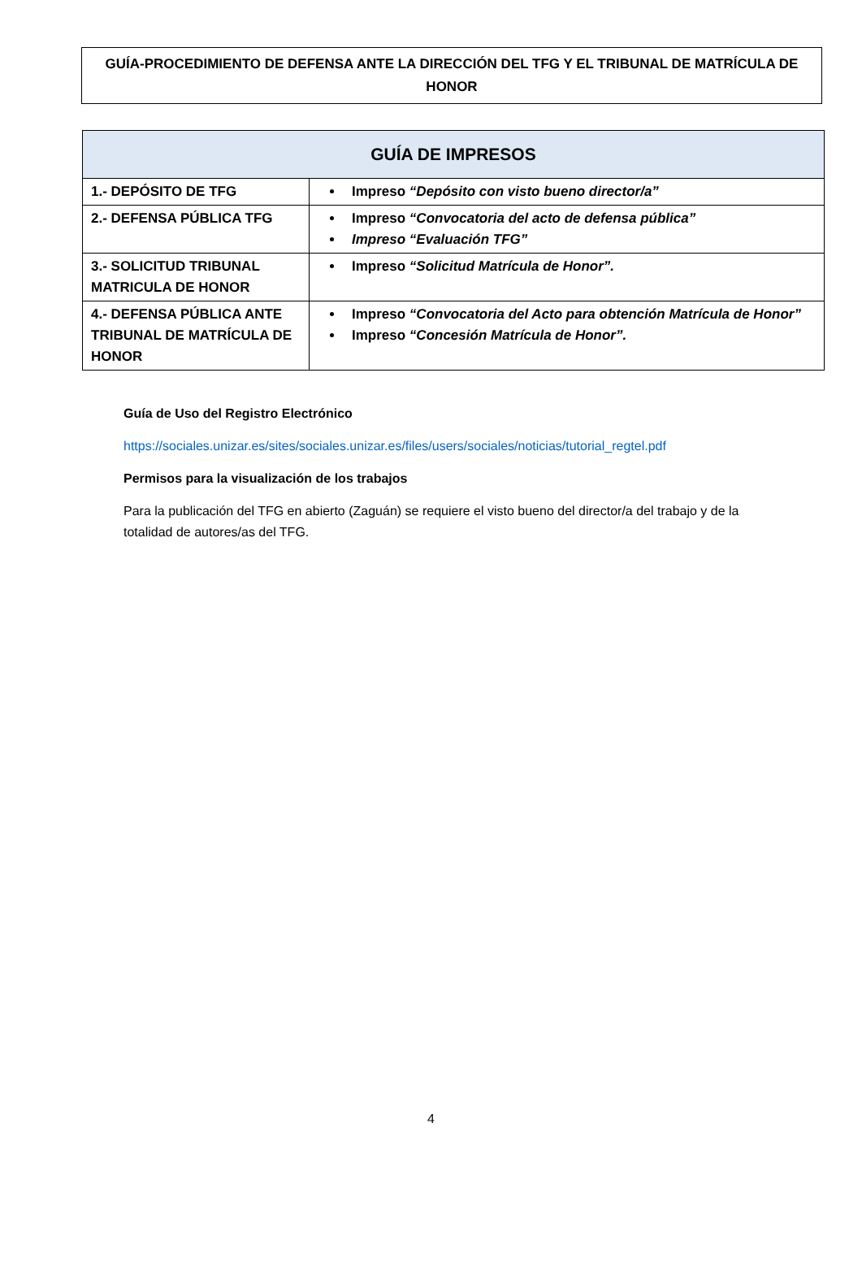GUÍA-PROCEDIMIENTO DE DEFENSA ANTE LA DIRECCIÓN DEL TFG Y EL TRIBUNAL DE MATRÍCULA DE HONOR
| GUÍA DE IMPRESOS | |
| --- | --- |
| 1.- DEPÓSITO DE TFG | Impreso “Depósito con visto bueno director/a” |
| 2.- DEFENSA PÚBLICA TFG | Impreso “Convocatoria del acto de defensa pública” Impreso “Evaluación TFG” |
| 3.- SOLICITUD TRIBUNAL MATRICULA DE HONOR | Impreso “Solicitud Matrícula de Honor”. |
| 4.- DEFENSA PÚBLICA ANTE TRIBUNAL DE MATRÍCULA DE HONOR | Impreso “Convocatoria del Acto para obtención Matrícula de Honor” Impreso “Concesión Matrícula de Honor”. |
Guía de Uso del Registro Electrónico
https://sociales.unizar.es/sites/sociales.unizar.es/files/users/sociales/noticias/tutorial_regtel.pdf
Permisos para la visualización de los trabajos
Para la publicación del TFG en abierto (Zaguán) se requiere el visto bueno del director/a del trabajo y de la totalidad de autores/as del TFG.
4